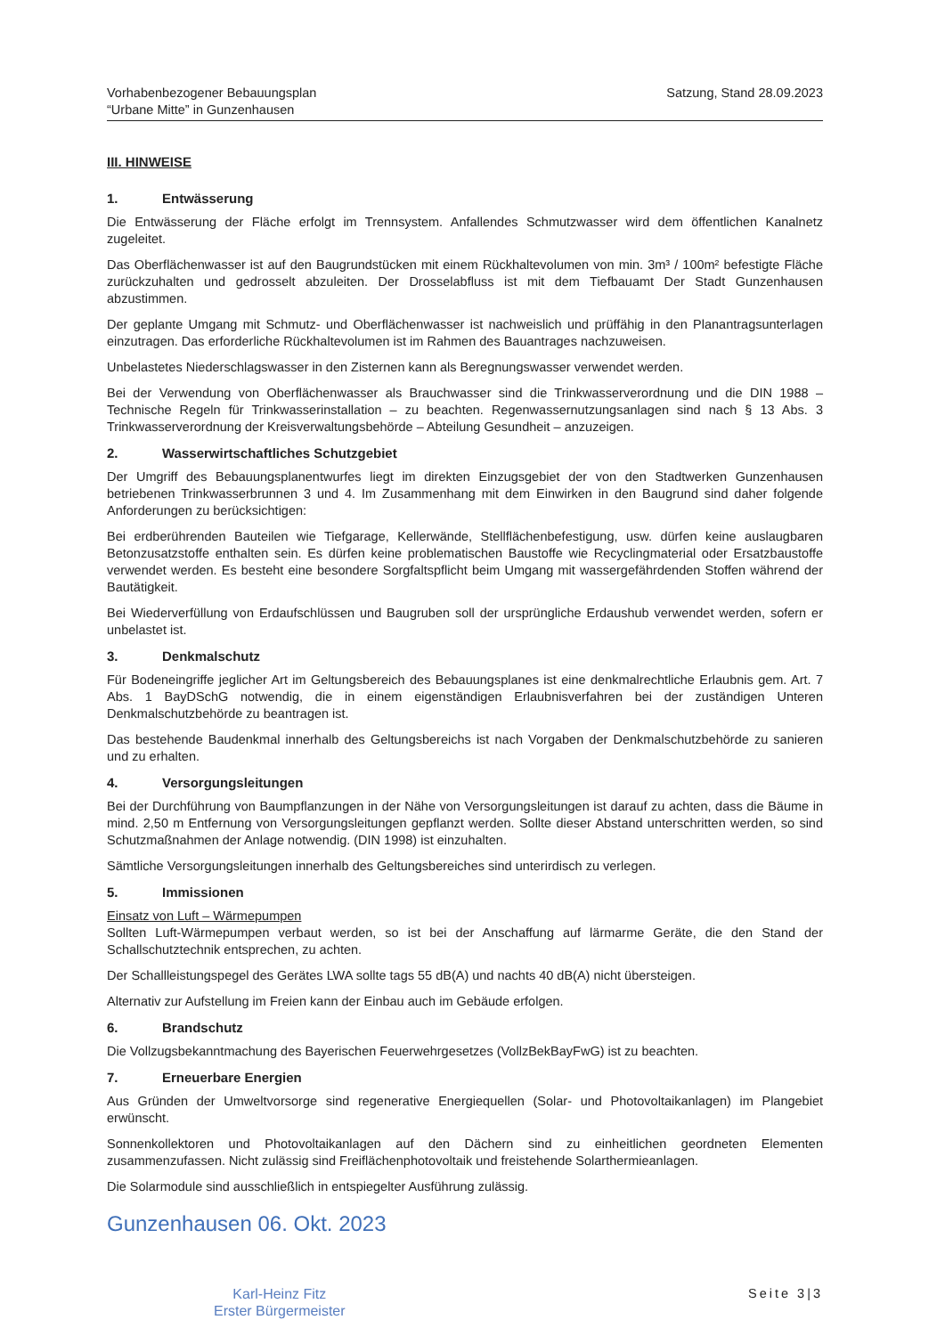Vorhabenbezogener Bebauungsplan
“Urbane Mitte” in Gunzenhausen
Satzung, Stand 28.09.2023
III. HINWEISE
1. Entwässerung
Die Entwässerung der Fläche erfolgt im Trennsystem. Anfallendes Schmutzwasser wird dem öffentlichen Kanalnetz zugeleitet.
Das Oberflächenwasser ist auf den Baugrundstücken mit einem Rückhaltevolumen von min. 3m³ / 100m² befestigte Fläche zurückzuhalten und gedrosselt abzuleiten. Der Drosselabfluss ist mit dem Tiefbauamt Der Stadt Gunzenhausen abzustimmen.
Der geplante Umgang mit Schmutz- und Oberflächenwasser ist nachweislich und prüffähig in den Planantragsunterlagen einzutragen. Das erforderliche Rückhaltevolumen ist im Rahmen des Bauantrages nachzuweisen.
Unbelastetes Niederschlagswasser in den Zisternen kann als Beregnungswasser verwendet werden.
Bei der Verwendung von Oberflächenwasser als Brauchwasser sind die Trinkwasserverordnung und die DIN 1988 – Technische Regeln für Trinkwasserinstallation – zu beachten. Regenwassernutzungsanlagen sind nach § 13 Abs. 3 Trinkwasserverordnung der Kreisverwaltungsbehörde – Abteilung Gesundheit – anzuzeigen.
2. Wasserwirtschaftliches Schutzgebiet
Der Umgriff des Bebauungsplanentwurfes liegt im direkten Einzugsgebiet der von den Stadtwerken Gunzenhausen betriebenen Trinkwasserbrunnen 3 und 4. Im Zusammenhang mit dem Einwirken in den Baugrund sind daher folgende Anforderungen zu berücksichtigen:
Bei erdberührenden Bauteilen wie Tiefgarage, Kellerwände, Stellflächenbefestigung, usw. dürfen keine auslaugbaren Betonzusatzstoffe enthalten sein. Es dürfen keine problematischen Baustoffe wie Recyclingmaterial oder Ersatzbaustoffe verwendet werden. Es besteht eine besondere Sorgfaltspflicht beim Umgang mit wassergefährdenden Stoffen während der Bautätigkeit.
Bei Wiederverfüllung von Erdaufschlüssen und Baugruben soll der ursprüngliche Erdaushub verwendet werden, sofern er unbelastet ist.
3. Denkmalschutz
Für Bodeneingriffe jeglicher Art im Geltungsbereich des Bebauungsplanes ist eine denkmalrechtliche Erlaubnis gem. Art. 7 Abs. 1 BayDSchG notwendig, die in einem eigenständigen Erlaubnisverfahren bei der zuständigen Unteren Denkmalschutzbehörde zu beantragen ist.
Das bestehende Baudenkmal innerhalb des Geltungsbereichs ist nach Vorgaben der Denkmalschutzbehörde zu sanieren und zu erhalten.
4. Versorgungsleitungen
Bei der Durchführung von Baumpflanzungen in der Nähe von Versorgungsleitungen ist darauf zu achten, dass die Bäume in mind. 2,50 m Entfernung von Versorgungsleitungen gepflanzt werden. Sollte dieser Abstand unterschritten werden, so sind Schutzmaßnahmen der Anlage notwendig. (DIN 1998) ist einzuhalten.
Sämtliche Versorgungsleitungen innerhalb des Geltungsbereiches sind unterirdisch zu verlegen.
5. Immissionen
Einsatz von Luft – Wärmepumpen
Sollten Luft-Wärmepumpen verbaut werden, so ist bei der Anschaffung auf lärmarme Geräte, die den Stand der Schallschutztechnik entsprechen, zu achten.
Der Schallleistungspegel des Gerätes LWA sollte tags 55 dB(A) und nachts 40 dB(A) nicht übersteigen.
Alternativ zur Aufstellung im Freien kann der Einbau auch im Gebäude erfolgen.
6. Brandschutz
Die Vollzugsbekanntmachung des Bayerischen Feuerwehrgesetzes (VollzBekBayFwG) ist zu beachten.
7. Erneuerbare Energien
Aus Gründen der Umweltvorsorge sind regenerative Energiequellen (Solar- und Photovoltaikanlagen) im Plangebiet erwünscht.
Sonnenkollektoren und Photovoltaikanlagen auf den Dächern sind zu einheitlichen geordneten Elementen zusammenzufassen. Nicht zulässig sind Freiflächenphotovoltaik und freistehende Solarthermieanlagen.
Die Solarmodule sind ausschließlich in entspiegelter Ausführung zulässig.
Gunzenhausen 06. Okt. 2023
Karl-Heinz Fitz
Erster Bürgermeister
Seite 3|3